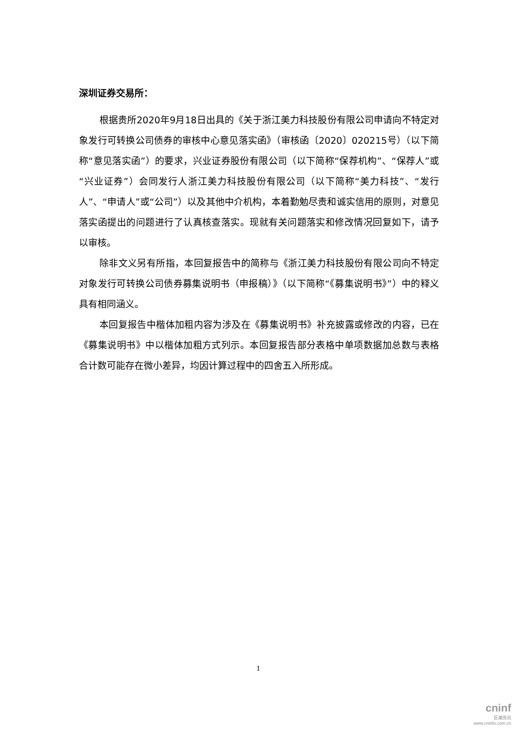深圳证券交易所：
根据贵所2020年9月18日出具的《关于浙江美力科技股份有限公司申请向不特定对象发行可转换公司债券的审核中心意见落实函》（审核函〔2020〕020215号）（以下简称“意见落实函”）的要求，兴业证券股份有限公司（以下简称“保荐机构”、“保荐人”或“兴业证券”）会同发行人浙江美力科技股份有限公司（以下简称“美力科技”、“发行人”、“申请人”或“公司”）以及其他中介机构，本着勤勉尽责和诚实信用的原则，对意见落实函提出的问题进行了认真核查落实。现就有关问题落实和修改情况回复如下，请予以审核。
除非文义另有所指，本回复报告中的简称与《浙江美力科技股份有限公司向不特定对象发行可转换公司债券募集说明书（申报稿）》（以下简称“《募集说明书》”）中的释义具有相同涵义。
本回复报告中楷体加粗内容为涉及在《募集说明书》补充披露或修改的内容，已在《募集说明书》中以楷体加粗方式列示。本回复报告部分表格中单项数据加总数与表格合计数可能存在微小差异，均因计算过程中的四舍五入所形成。
1
cninf
巨潮资讯
www.cninfo.com.cn